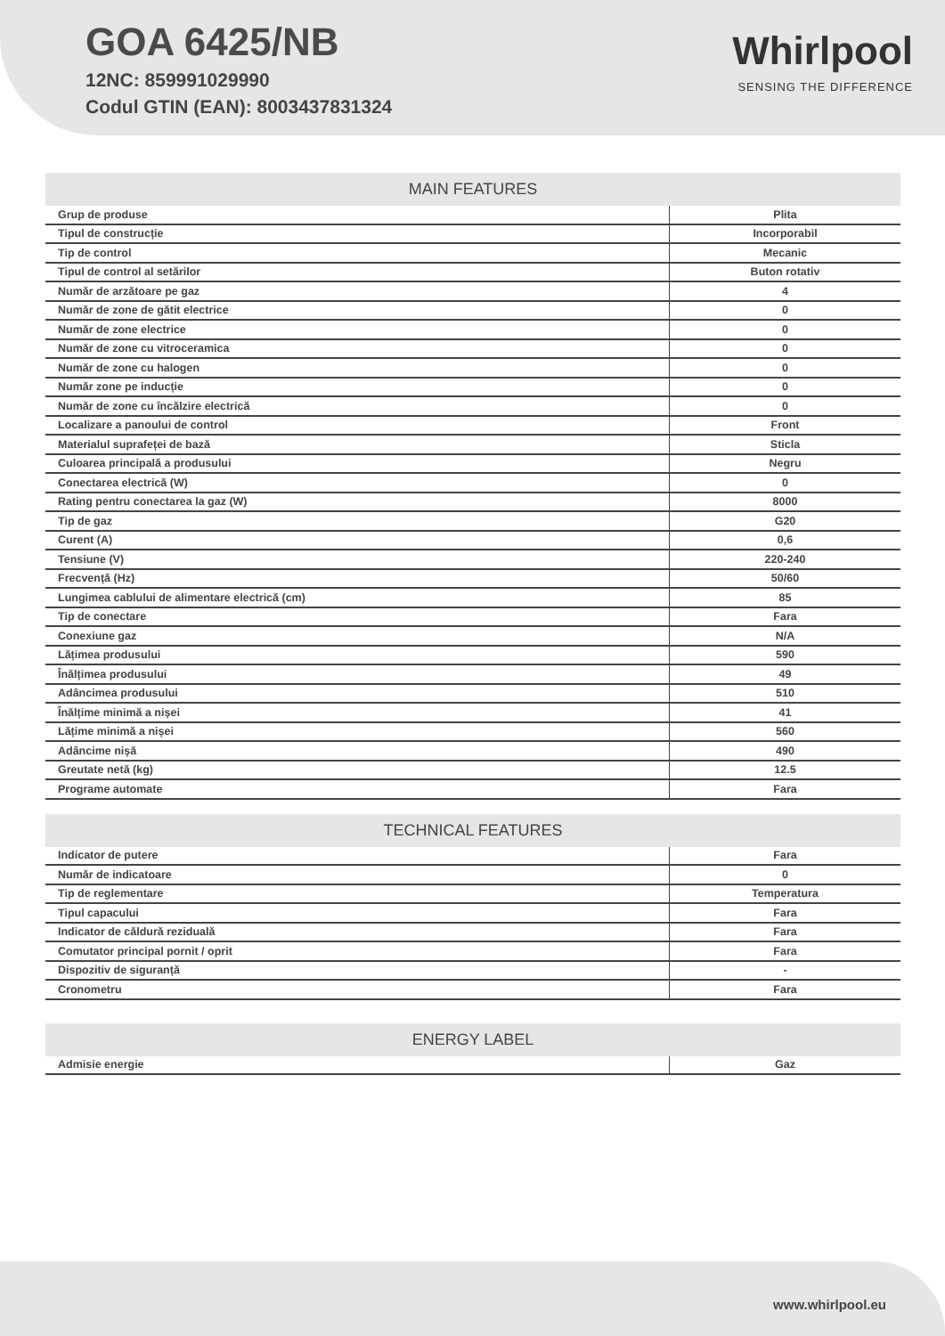GOA 6425/NB
12NC: 859991029990
Codul GTIN (EAN): 8003437831324
Whirlpool
SENSING THE DIFFERENCE
| MAIN FEATURES | |
| --- | --- |
| Grup de produse | Plita |
| Tipul de construcție | Incorporabil |
| Tip de control | Mecanic |
| Tipul de control al setărilor | Buton rotativ |
| Număr de arzătoare pe gaz | 4 |
| Număr de zone de gătit electrice | 0 |
| Număr de zone electrice | 0 |
| Număr de zone cu vitroceramica | 0 |
| Număr de zone cu halogen | 0 |
| Număr zone pe inducție | 0 |
| Număr de zone cu încălzire electrică | 0 |
| Localizare a panoului de control | Front |
| Materialul suprafeței de bază | Sticla |
| Culoarea principală a produsului | Negru |
| Conectarea electrică (W) | 0 |
| Rating pentru conectarea la gaz (W) | 8000 |
| Tip de gaz | G20 |
| Curent (A) | 0,6 |
| Tensiune (V) | 220-240 |
| Frecvență (Hz) | 50/60 |
| Lungimea cablului de alimentare electrică (cm) | 85 |
| Tip de conectare | Fara |
| Conexiune gaz | N/A |
| Lățimea produsului | 590 |
| Înălțimea produsului | 49 |
| Adâncimea produsului | 510 |
| Înălțime minimă a nișei | 41 |
| Lățime minimă a nișei | 560 |
| Adâncime nișă | 490 |
| Greutate netă (kg) | 12.5 |
| Programe automate | Fara |
| TECHNICAL FEATURES | |
| --- | --- |
| Indicator de putere | Fara |
| Număr de indicatoare | 0 |
| Tip de reglementare | Temperatura |
| Tipul capacului | Fara |
| Indicator de căldură reziduală | Fara |
| Comutator principal pornit / oprit | Fara |
| Dispozitiv de siguranță | - |
| Cronometru | Fara |
| ENERGY LABEL | |
| --- | --- |
| Admisie energie | Gaz |
www.whirlpool.eu